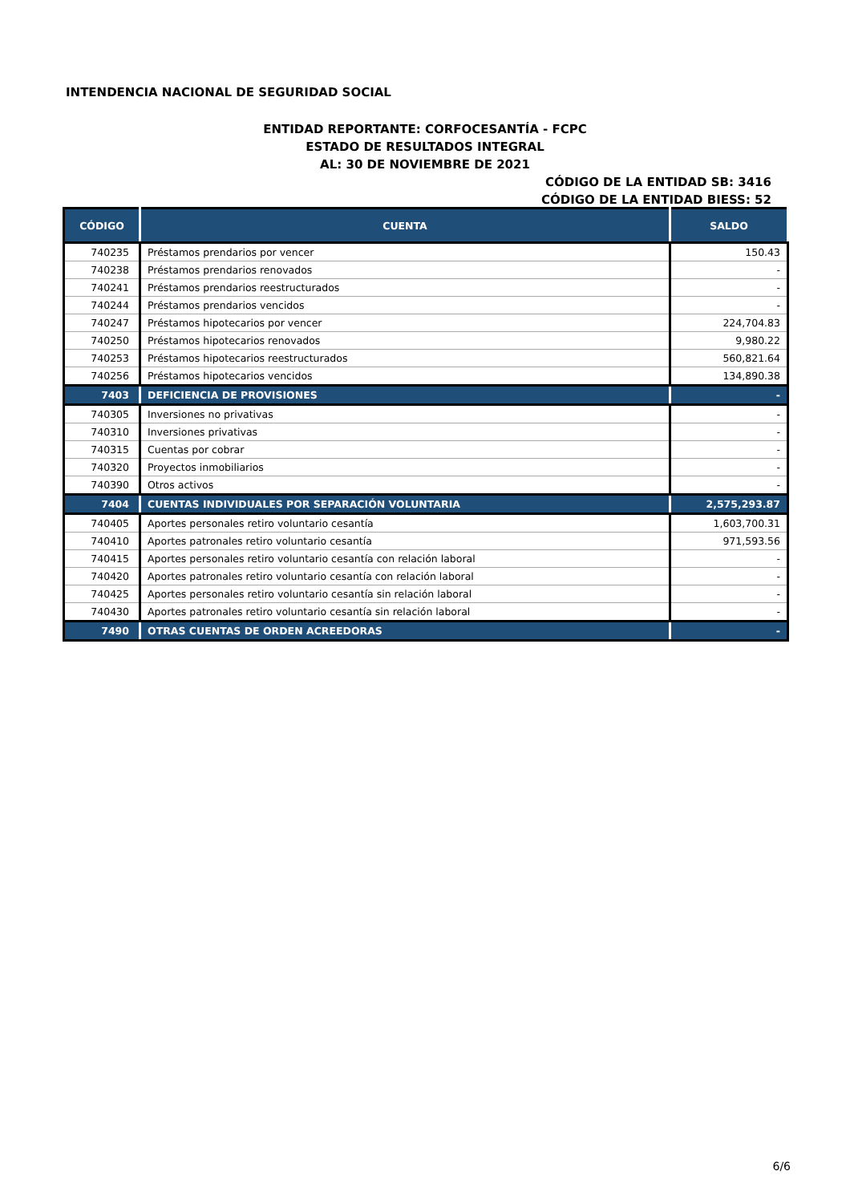INTENDENCIA NACIONAL DE SEGURIDAD SOCIAL
ENTIDAD REPORTANTE: CORFOCESANTÍA - FCPC
ESTADO DE RESULTADOS INTEGRAL
AL: 30 DE NOVIEMBRE DE 2021
CÓDIGO DE LA ENTIDAD SB: 3416
CÓDIGO DE LA ENTIDAD BIESS: 52
| CÓDIGO | CUENTA | SALDO |
| --- | --- | --- |
| 740235 | Préstamos prendarios por vencer | 150.43 |
| 740238 | Préstamos prendarios renovados | - |
| 740241 | Préstamos prendarios reestructurados | - |
| 740244 | Préstamos prendarios vencidos | - |
| 740247 | Préstamos hipotecarios por vencer | 224,704.83 |
| 740250 | Préstamos hipotecarios renovados | 9,980.22 |
| 740253 | Préstamos hipotecarios reestructurados | 560,821.64 |
| 740256 | Préstamos hipotecarios vencidos | 134,890.38 |
| 7403 | DEFICIENCIA DE PROVISIONES | - |
| 740305 | Inversiones no privativas | - |
| 740310 | Inversiones privativas | - |
| 740315 | Cuentas por cobrar | - |
| 740320 | Proyectos inmobiliarios | - |
| 740390 | Otros activos | - |
| 7404 | CUENTAS INDIVIDUALES POR SEPARACIÓN VOLUNTARIA | 2,575,293.87 |
| 740405 | Aportes personales retiro voluntario cesantía | 1,603,700.31 |
| 740410 | Aportes patronales retiro voluntario cesantía | 971,593.56 |
| 740415 | Aportes personales retiro voluntario cesantía con relación laboral | - |
| 740420 | Aportes patronales retiro voluntario cesantía con relación laboral | - |
| 740425 | Aportes personales retiro voluntario cesantía sin relación laboral | - |
| 740430 | Aportes patronales retiro voluntario cesantía sin relación laboral | - |
| 7490 | OTRAS CUENTAS DE ORDEN ACREEDORAS | - |
6/6